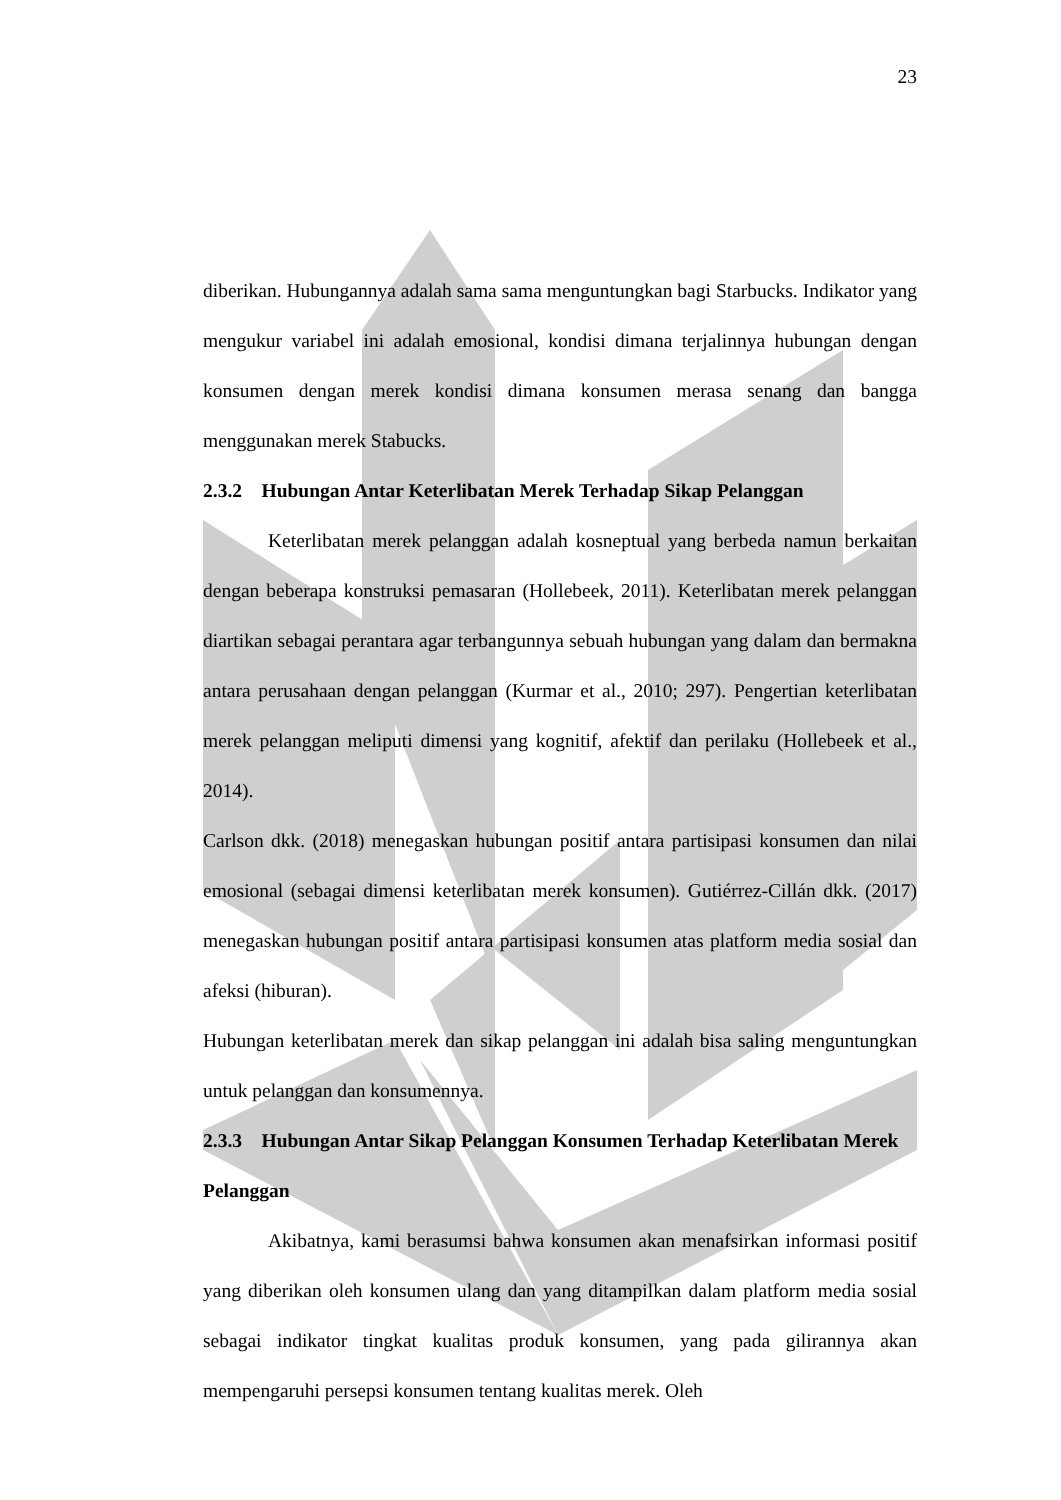23
diberikan. Hubungannya adalah sama sama menguntungkan bagi Starbucks. Indikator yang mengukur variabel ini adalah emosional, kondisi dimana terjalinnya hubungan dengan konsumen dengan merek kondisi dimana konsumen merasa senang dan bangga menggunakan merek Stabucks.
2.3.2 Hubungan Antar Keterlibatan Merek Terhadap Sikap Pelanggan
Keterlibatan merek pelanggan adalah kosneptual yang berbeda namun berkaitan dengan beberapa konstruksi pemasaran (Hollebeek, 2011). Keterlibatan merek pelanggan diartikan sebagai perantara agar terbangunnya sebuah hubungan yang dalam dan bermakna antara perusahaan dengan pelanggan (Kurmar et al., 2010; 297). Pengertian keterlibatan merek pelanggan meliputi dimensi yang kognitif, afektif dan perilaku (Hollebeek et al., 2014).
Carlson dkk. (2018) menegaskan hubungan positif antara partisipasi konsumen dan nilai emosional (sebagai dimensi keterlibatan merek konsumen). Gutiérrez-Cillán dkk. (2017) menegaskan hubungan positif antara partisipasi konsumen atas platform media sosial dan afeksi (hiburan).
Hubungan keterlibatan merek dan sikap pelanggan ini adalah bisa saling menguntungkan untuk pelanggan dan konsumennya.
2.3.3 Hubungan Antar Sikap Pelanggan Konsumen Terhadap Keterlibatan Merek Pelanggan
Akibatnya, kami berasumsi bahwa konsumen akan menafsirkan informasi positif yang diberikan oleh konsumen ulang dan yang ditampilkan dalam platform media sosial sebagai indikator tingkat kualitas produk konsumen, yang pada gilirannya akan mempengaruhi persepsi konsumen tentang kualitas merek. Oleh